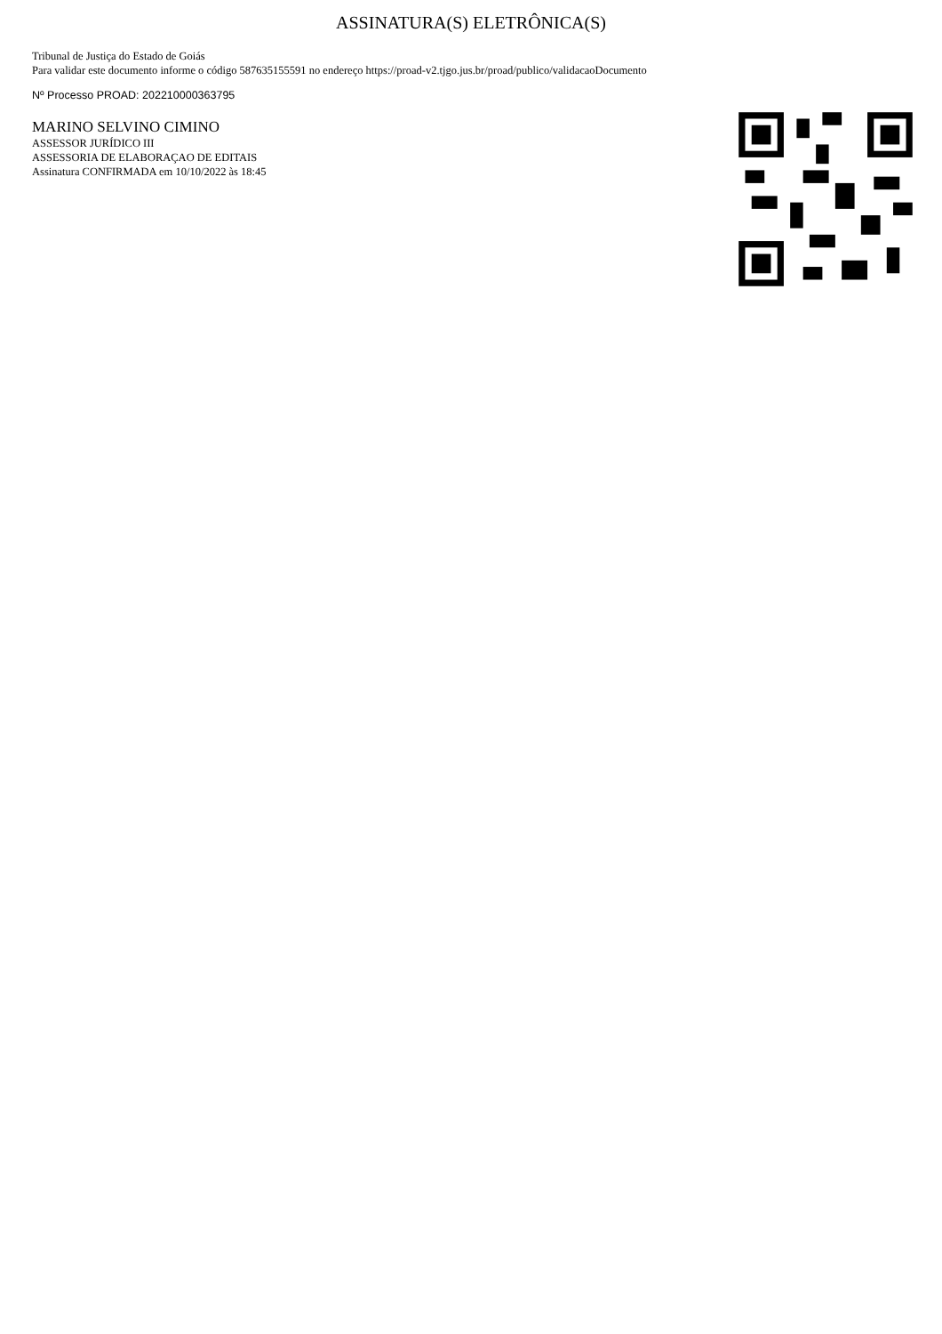ASSINATURA(S) ELETRÔNICA(S)
Tribunal de Justiça do Estado de Goiás
Para validar este documento informe o código 587635155591 no endereço https://proad-v2.tjgo.jus.br/proad/publico/validacaoDocumento
Nº Processo PROAD: 202210000363795
MARINO SELVINO CIMINO
ASSESSOR JURÍDICO III
ASSESSORIA DE ELABORAÇAO DE EDITAIS
Assinatura CONFIRMADA em 10/10/2022 às 18:45